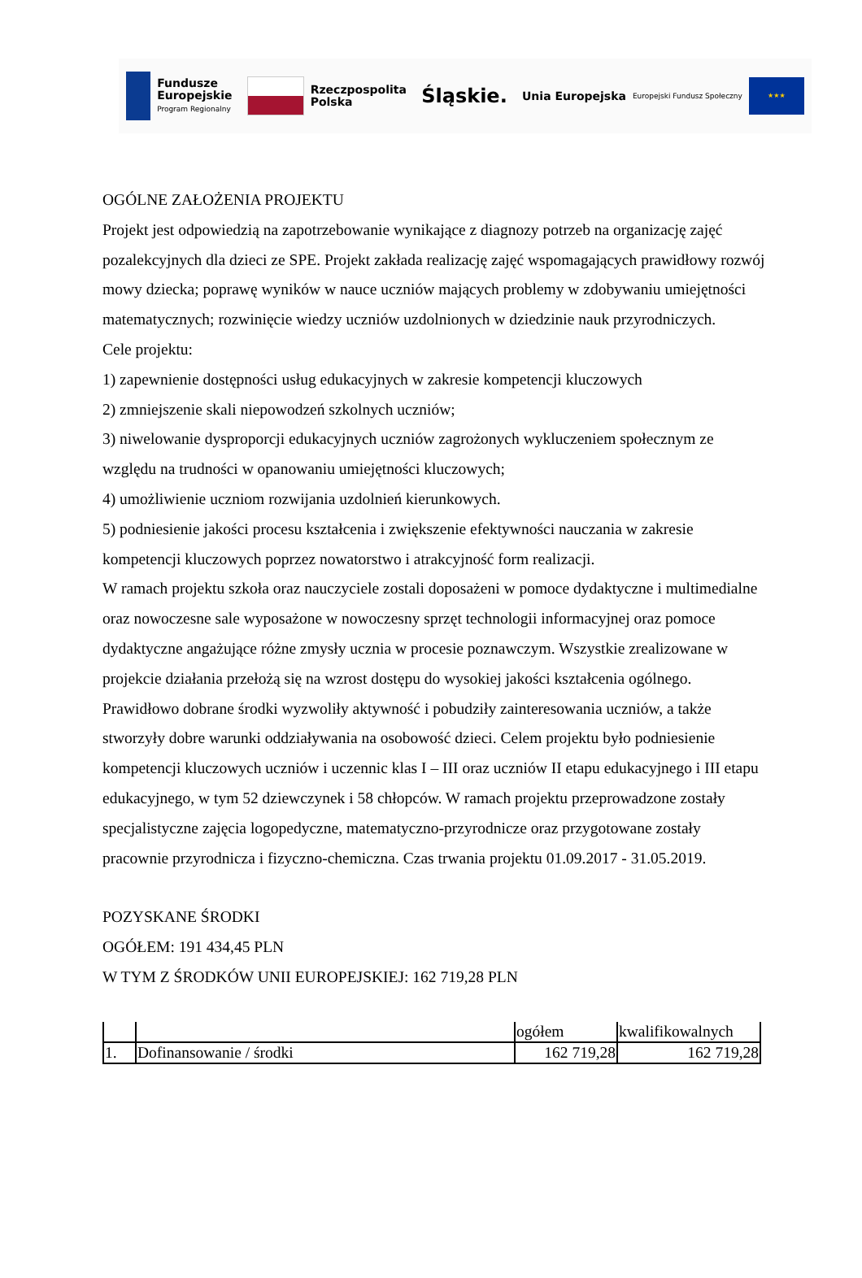Fundusze
Europejskie
Program Regionalny
Rzeczpospolita
Polska
Śląskie.
Unia Europejska
Europejski Fundusz Społeczny
★★★
OGÓLNE ZAŁOŻENIA PROJEKTU
Projekt jest odpowiedzią na zapotrzebowanie wynikające z diagnozy potrzeb na organizację zajęć pozalekcyjnych dla dzieci ze SPE. Projekt zakłada realizację zajęć wspomagających prawidłowy rozwój mowy dziecka; poprawę wyników w nauce uczniów mających problemy w zdobywaniu umiejętności matematycznych; rozwinięcie wiedzy uczniów uzdolnionych w dziedzinie nauk przyrodniczych.
Cele projektu:
1) zapewnienie dostępności usług edukacyjnych w zakresie kompetencji kluczowych
2) zmniejszenie skali niepowodzeń szkolnych uczniów;
3) niwelowanie dysproporcji edukacyjnych uczniów zagrożonych wykluczeniem społecznym ze względu na trudności w opanowaniu umiejętności kluczowych;
4) umożliwienie uczniom rozwijania uzdolnień kierunkowych.
5) podniesienie jakości procesu kształcenia i zwiększenie efektywności nauczania w zakresie kompetencji kluczowych poprzez nowatorstwo i atrakcyjność form realizacji.
W ramach projektu szkoła oraz nauczyciele zostali doposażeni w pomoce dydaktyczne i multimedialne oraz nowoczesne sale wyposażone w nowoczesny sprzęt technologii informacyjnej oraz pomoce dydaktyczne angażujące różne zmysły ucznia w procesie poznawczym. Wszystkie zrealizowane w projekcie działania przełożą się na wzrost dostępu do wysokiej jakości kształcenia ogólnego. Prawidłowo dobrane środki wyzwoliły aktywność i pobudziły zainteresowania uczniów, a także stworzyły dobre warunki oddziaływania na osobowość dzieci. Celem projektu było podniesienie kompetencji kluczowych uczniów i uczennic klas I – III oraz uczniów II etapu edukacyjnego i III etapu edukacyjnego, w tym 52 dziewczynek i 58 chłopców. W ramach projektu przeprowadzone zostały specjalistyczne zajęcia logopedyczne, matematyczno-przyrodnicze oraz przygotowane zostały pracownie przyrodnicza i fizyczno-chemiczna. Czas trwania projektu 01.09.2017 - 31.05.2019.
POZYSKANE ŚRODKI
OGÓŁEM: 191 434,45 PLN
W TYM Z ŚRODKÓW UNII EUROPEJSKIEJ: 162 719,28 PLN
| | | ogółem | kwalifikowalnych |
| 1. | Dofinansowanie / środki | 162 719,28 | 162 719,28 |